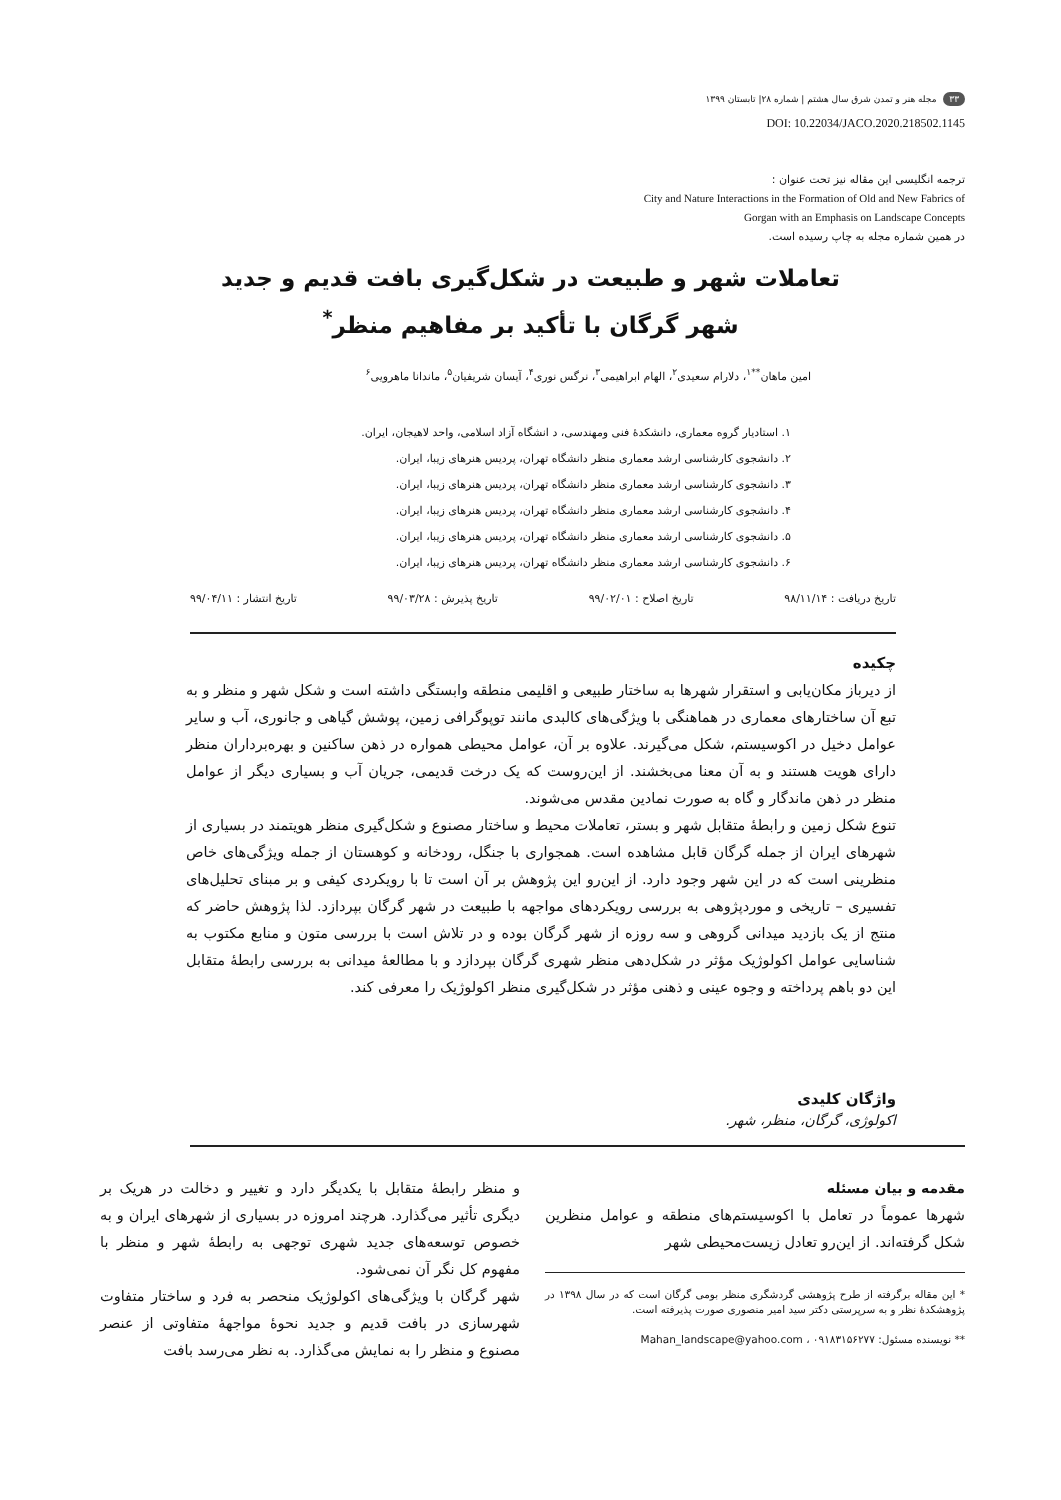۳۳ مجله هنر و تمدن شرق سال هشتم | شماره ۲۸| تابستان ۱۳۹۹
DOI: 10.22034/JACO.2020.218502.1145
ترجمه انگلیسی این مقاله نیز تحت عنوان :
City and Nature Interactions in the Formation of Old and New Fabrics of
Gorgan with an Emphasis on Landscape Concepts
در همین شماره مجله به چاپ رسیده است.
تعاملات شهر و طبیعت در شکل‌گیری بافت قدیم و جدید
شهر گرگان با تأکید بر مفاهیم منظر<sup>*</sup>
امین ماهان<sup>**۱</sup>، دلارام سعیدی<sup>۲</sup>، الهام ابراهیمی<sup>۳</sup>، نرگس نوری<sup>۴</sup>، آیسان شریفیان<sup>۵</sup>، ماندانا ماهرویی<sup>۶</sup>
۱. استادیار گروه معماری، دانشکدهٔ فنی ومهندسی، د انشگاه آزاد اسلامی، واحد لاهیجان، ایران.
۲. دانشجوی کارشناسی ارشد معماری منظر دانشگاه تهران، پردیس هنرهای زیبا، ایران.
۳. دانشجوی کارشناسی ارشد معماری منظر دانشگاه تهران، پردیس هنرهای زیبا، ایران.
۴. دانشجوی کارشناسی ارشد معماری منظر دانشگاه تهران، پردیس هنرهای زیبا، ایران.
۵. دانشجوی کارشناسی ارشد معماری منظر دانشگاه تهران، پردیس هنرهای زیبا، ایران.
۶. دانشجوی کارشناسی ارشد معماری منظر دانشگاه تهران، پردیس هنرهای زیبا، ایران.
تاریخ دریافت : ۹۸/۱۱/۱۴ تاریخ اصلاح : ۹۹/۰۲/۰۱ تاریخ پذیرش : ۹۹/۰۳/۲۸ تاریخ انتشار : ۹۹/۰۴/۱۱
چکیده
از دیرباز مکان‌یابی و استقرار شهرها به ساختار طبیعی و اقلیمی منطقه وابستگی داشته است و شکل شهر و منظر و به تبع آن ساختارهای معماری در هماهنگی با ویژگی‌های کالبدی مانند توپوگرافی زمین، پوشش گیاهی و جانوری، آب و سایر عوامل دخیل در اکوسیستم، شکل می‌گیرند. علاوه بر آن، عوامل محیطی همواره در ذهن ساکنین و بهره‌برداران منظر دارای هویت هستند و به آن معنا می‌بخشند. از این‌روست که یک درخت قدیمی، جریان آب و بسیاری دیگر از عوامل منظر در ذهن ماندگار و گاه به صورت نمادین مقدس می‌شوند.
تنوع شکل زمین و رابطهٔ متقابل شهر و بستر، تعاملات محیط و ساختار مصنوع و شکل‌گیری منظر هویتمند در بسیاری از شهرهای ایران از جمله گرگان قابل مشاهده است. همجواری با جنگل، رودخانه و کوهستان از جمله ویژگی‌های خاص منظرینی است که در این شهر وجود دارد. از این‌رو این پژوهش بر آن است تا با رویکردی کیفی و بر مبنای تحلیل‌های تفسیری – تاریخی و موردپژوهی به بررسی رویکردهای مواجهه با طبیعت در شهر گرگان بپردازد. لذا پژوهش حاضر که منتج از یک بازدید میدانی گروهی و سه روزه از شهر گرگان بوده و در تلاش است با بررسی متون و منابع مکتوب به شناسایی عوامل اکولوژیک مؤثر در شکل‌دهی منظر شهری گرگان بپردازد و با مطالعهٔ میدانی به بررسی رابطهٔ متقابل این دو باهم پرداخته و وجوه عینی و ذهنی مؤثر در شکل‌گیری منظر اکولوژیک را معرفی کند.
واژگان کلیدی
اکولوژی، گرگان، منظر، شهر.
مقدمه و بیان مسئله
شهرها عموماً در تعامل با اکوسیستم‌های منطقه و عوامل منظرین شکل گرفته‌اند. از این‌رو تعادل زیست‌محیطی شهر
* این مقاله برگرفته از طرح پژوهشی گردشگری منظر بومی گرگان است که در سال ۱۳۹۸ در پژوهشکدهٔ نظر و به سرپرستی دکتر سید امیر منصوری صورت پذیرفته است.
** نویسنده مسئول: Mahan_landscape@yahoo.com ، ۰۹۱۸۳۱۵۶۲۷۷
و منظر رابطهٔ متقابل با یکدیگر دارد و تغییر و دخالت در هریک بر دیگری تأثیر می‌گذارد. هرچند امروزه در بسیاری از شهرهای ایران و به خصوص توسعه‌های جدید شهری توجهی به رابطهٔ شهر و منظر با مفهوم کل نگر آن نمی‌شود.
شهر گرگان با ویژگی‌های اکولوژیک منحصر به فرد و ساختار متفاوت شهرسازی در بافت قدیم و جدید نحوهٔ مواجههٔ متفاوتی از عنصر مصنوع و منظر را به نمایش می‌گذارد. به نظر می‌رسد بافت